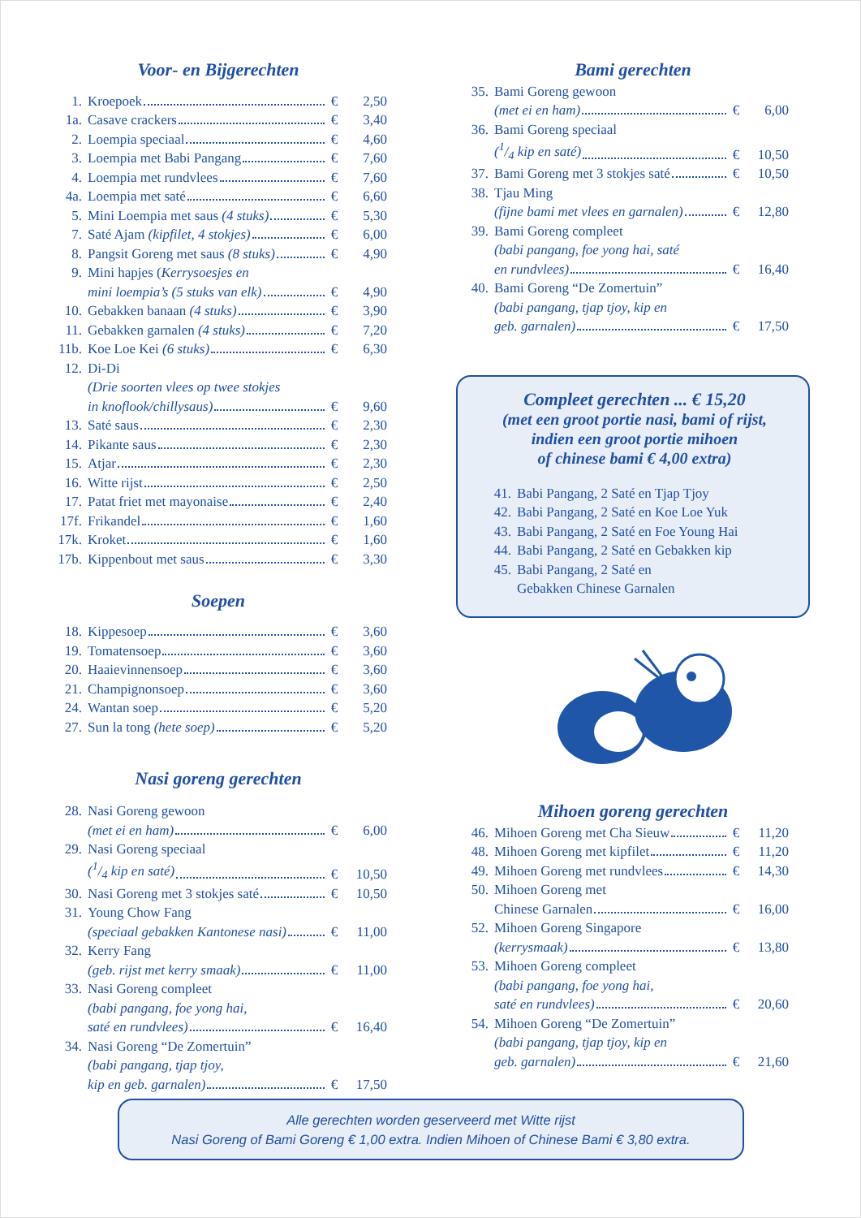Voor- en Bijgerechten
| 1. | Kroepoek | € | 2,50 |
| 1a. | Casave crackers | € | 3,40 |
| 2. | Loempia speciaal | € | 4,60 |
| 3. | Loempia met Babi Pangang | € | 7,60 |
| 4. | Loempia met rundvlees | € | 7,60 |
| 4a. | Loempia met saté | € | 6,60 |
| 5. | Mini Loempia met saus (4 stuks) | € | 5,30 |
| 7. | Saté Ajam (kipfilet, 4 stokjes) | € | 6,00 |
| 8. | Pangsit Goreng met saus (8 stuks) | € | 4,90 |
| 9. | Mini hapjes ( Kerrysoesjes en | | |
| | mini loempia’s (5 stuks van elk) | € | 4,90 |
| 10. | Gebakken banaan (4 stuks) | € | 3,90 |
| 11. | Gebakken garnalen (4 stuks) | € | 7,20 |
| 11b. | Koe Loe Kei (6 stuks) | € | 6,30 |
| 12. | Di-Di | | |
| | (Drie soorten vlees op twee stokjes | | |
| | in knoflook/chillysaus) | € | 9,60 |
| 13. | Saté saus | € | 2,30 |
| 14. | Pikante saus | € | 2,30 |
| 15. | Atjar | € | 2,30 |
| 16. | Witte rijst | € | 2,50 |
| 17. | Patat friet met mayonaise | € | 2,40 |
| 17f. | Frikandel | € | 1,60 |
| 17k. | Kroket | € | 1,60 |
| 17b. | Kippenbout met saus | € | 3,30 |
Soepen
| 18. | Kippesoep | € | 3,60 |
| 19. | Tomatensoep | € | 3,60 |
| 20. | Haaievinnensoep | € | 3,60 |
| 21. | Champignonsoep | € | 3,60 |
| 24. | Wantan soep | € | 5,20 |
| 27. | Sun la tong (hete soep) | € | 5,20 |
Nasi goreng gerechten
| 28. | Nasi Goreng gewoon | | |
| | (met ei en ham) | € | 6,00 |
| 29. | Nasi Goreng speciaal | | |
| | (1/4 kip en saté) | € | 10,50 |
| 30. | Nasi Goreng met 3 stokjes saté | € | 10,50 |
| 31. | Young Chow Fang | | |
| | (speciaal gebakken Kantonese nasi) | € | 11,00 |
| 32. | Kerry Fang | | |
| | (geb. rijst met kerry smaak) | € | 11,00 |
| 33. | Nasi Goreng compleet | | |
| | (babi pangang, foe yong hai, | | |
| | saté en rundvlees) | € | 16,40 |
| 34. | Nasi Goreng “De Zomertuin” | | |
| | (babi pangang, tjap tjoy, | | |
| | kip en geb. garnalen) | € | 17,50 |
Bami gerechten
| 35. | Bami Goreng gewoon | | |
| | (met ei en ham) | € | 6,00 |
| 36. | Bami Goreng speciaal | | |
| | (1/4 kip en saté) | € | 10,50 |
| 37. | Bami Goreng met 3 stokjes saté | € | 10,50 |
| 38. | Tjau Ming | | |
| | (fijne bami met vlees en garnalen) | € | 12,80 |
| 39. | Bami Goreng compleet | | |
| | (babi pangang, foe yong hai, saté | | |
| | en rundvlees) | € | 16,40 |
| 40. | Bami Goreng “De Zomertuin” | | |
| | (babi pangang, tjap tjoy, kip en | | |
| | geb. garnalen) | € | 17,50 |
Compleet gerechten ... € 15,20
(met een groot portie nasi, bami of rijst,
indien een groot portie mihoen
of chinese bami € 4,00 extra)
| 41. | Babi Pangang, 2 Saté en Tjap Tjoy |
| 42. | Babi Pangang, 2 Saté en Koe Loe Yuk |
| 43. | Babi Pangang, 2 Saté en Foe Young Hai |
| 44. | Babi Pangang, 2 Saté en Gebakken kip |
| 45. | Babi Pangang, 2 Saté en |
| | Gebakken Chinese Garnalen |
Mihoen goreng gerechten
| 46. | Mihoen Goreng met Cha Sieuw | € | 11,20 |
| 48. | Mihoen Goreng met kipfilet | € | 11,20 |
| 49. | Mihoen Goreng met rundvlees | € | 14,30 |
| 50. | Mihoen Goreng met | | |
| | Chinese Garnalen | € | 16,00 |
| 52. | Mihoen Goreng Singapore | | |
| | (kerrysmaak) | € | 13,80 |
| 53. | Mihoen Goreng compleet | | |
| | (babi pangang, foe yong hai, | | |
| | saté en rundvlees) | € | 20,60 |
| 54. | Mihoen Goreng “De Zomertuin” | | |
| | (babi pangang, tjap tjoy, kip en | | |
| | geb. garnalen) | € | 21,60 |
Alle gerechten worden geserveerd met Witte rijst
Nasi Goreng of Bami Goreng € 1,00 extra. Indien Mihoen of Chinese Bami € 3,80 extra.